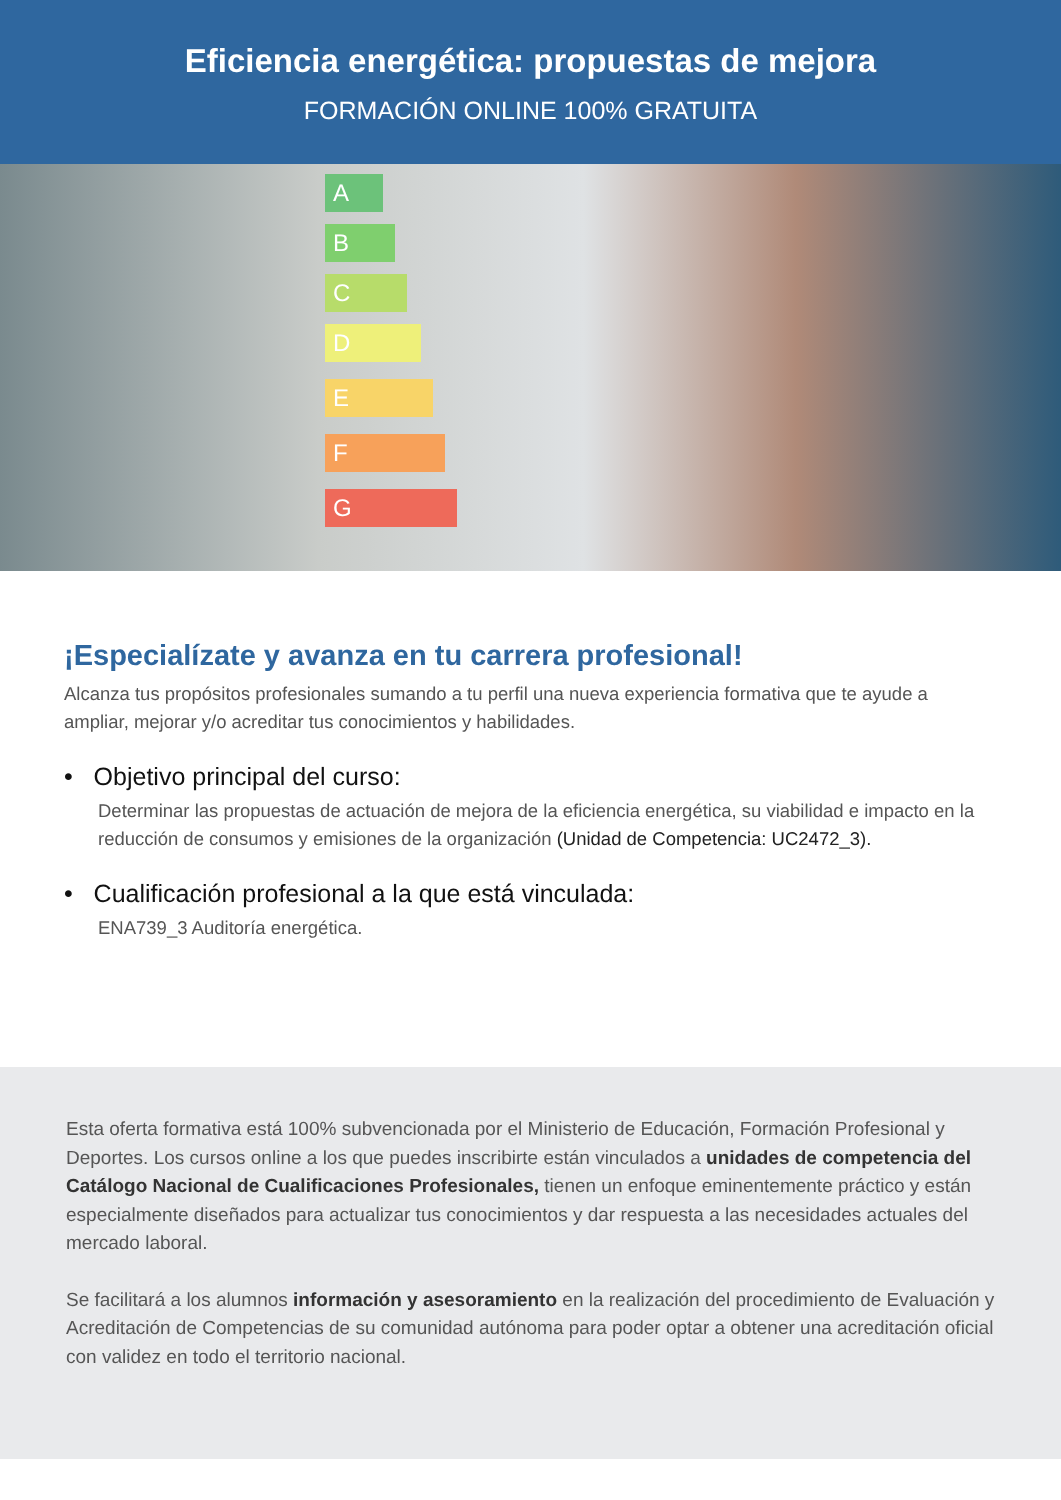Eficiencia energética: propuestas de mejora
FORMACIÓN ONLINE 100% GRATUITA
A
B
C
D
E
F
G
¡Especialízate y avanza en tu carrera profesional!
Alcanza tus propósitos profesionales sumando a tu perfil una nueva experiencia formativa que te ayude a ampliar, mejorar y/o acreditar tus conocimientos y habilidades.
• Objetivo principal del curso:
Determinar las propuestas de actuación de mejora de la eficiencia energética, su viabilidad e impacto en la reducción de consumos y emisiones de la organización (Unidad de Competencia: UC2472_3).
• Cualificación profesional a la que está vinculada:
ENA739_3 Auditoría energética.
Esta oferta formativa está 100% subvencionada por el Ministerio de Educación, Formación Profesional y Deportes. Los cursos online a los que puedes inscribirte están vinculados a unidades de competencia del Catálogo Nacional de Cualificaciones Profesionales, tienen un enfoque eminentemente práctico y están especialmente diseñados para actualizar tus conocimientos y dar respuesta a las necesidades actuales del mercado laboral.
Se facilitará a los alumnos información y asesoramiento en la realización del procedimiento de Evaluación y Acreditación de Competencias de su comunidad autónoma para poder optar a obtener una acreditación oficial con validez en todo el territorio nacional.